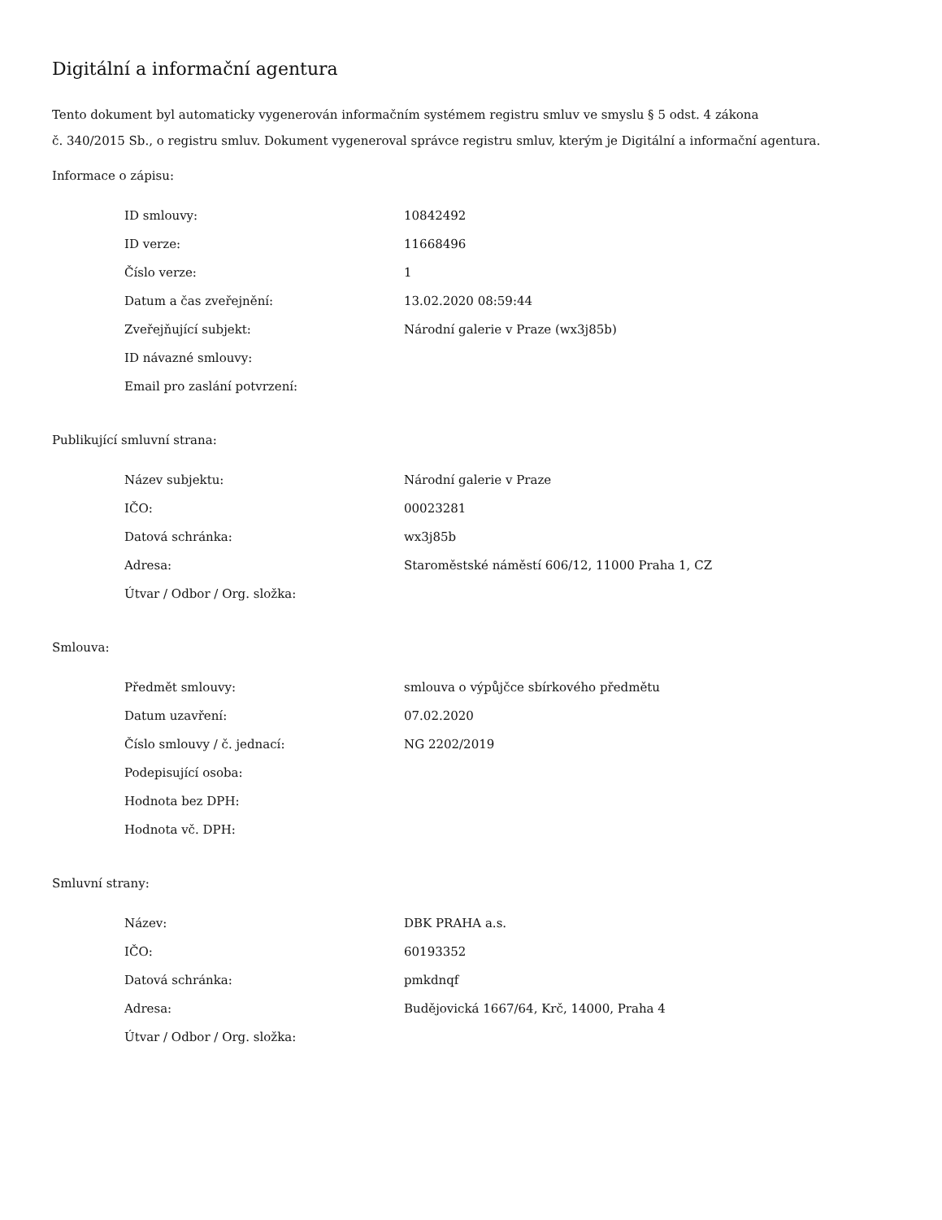Digitální a informační agentura
Tento dokument byl automaticky vygenerován informačním systémem registru smluv ve smyslu § 5 odst. 4 zákona
č. 340/2015 Sb., o registru smluv. Dokument vygeneroval správce registru smluv, kterým je Digitální a informační agentura.
Informace o zápisu:
| ID smlouvy: | 10842492 |
| ID verze: | 11668496 |
| Číslo verze: | 1 |
| Datum a čas zveřejnění: | 13.02.2020 08:59:44 |
| Zveřejňující subjekt: | Národní galerie v Praze (wx3j85b) |
| ID návazné smlouvy: | |
| Email pro zaslání potvrzení: | |
Publikující smluvní strana:
| Název subjektu: | Národní galerie v Praze |
| IČO: | 00023281 |
| Datová schránka: | wx3j85b |
| Adresa: | Staroměstské náměstí 606/12, 11000 Praha 1, CZ |
| Útvar / Odbor / Org. složka: | |
Smlouva:
| Předmět smlouvy: | smlouva o výpůjčce sbírkového předmětu |
| Datum uzavření: | 07.02.2020 |
| Číslo smlouvy / č. jednací: | NG 2202/2019 |
| Podepisující osoba: | |
| Hodnota bez DPH: | |
| Hodnota vč. DPH: | |
Smluvní strany:
| Název: | DBK PRAHA a.s. |
| IČO: | 60193352 |
| Datová schránka: | pmkdnqf |
| Adresa: | Budějovická 1667/64, Krč, 14000, Praha 4 |
| Útvar / Odbor / Org. složka: | |